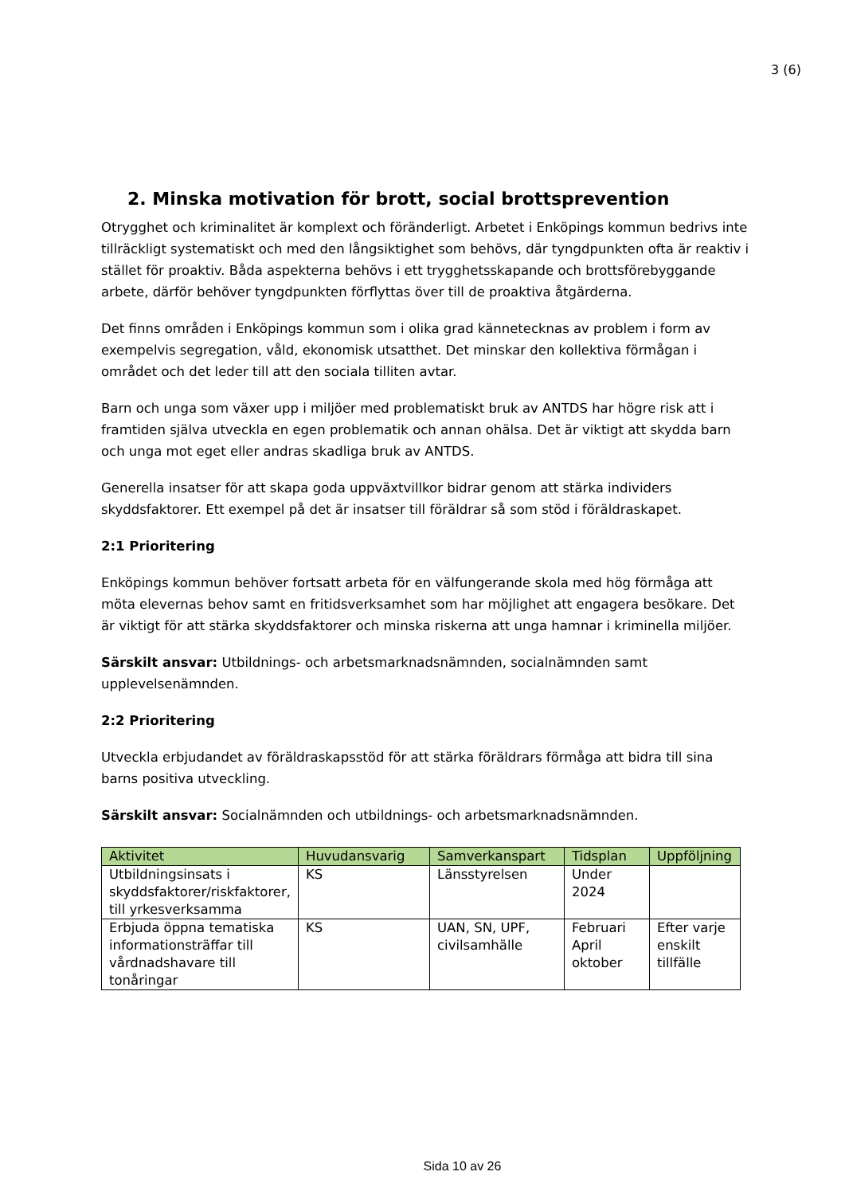3 (6)
2. Minska motivation för brott, social brottsprevention
Otrygghet och kriminalitet är komplext och föränderligt. Arbetet i Enköpings kommun bedrivs inte tillräckligt systematiskt och med den långsiktighet som behövs, där tyngdpunkten ofta är reaktiv i stället för proaktiv. Båda aspekterna behövs i ett trygghetsskapande och brottsförebyggande arbete, därför behöver tyngdpunkten förflyttas över till de proaktiva åtgärderna.
Det finns områden i Enköpings kommun som i olika grad kännetecknas av problem i form av exempelvis segregation, våld, ekonomisk utsatthet. Det minskar den kollektiva förmågan i området och det leder till att den sociala tilliten avtar.
Barn och unga som växer upp i miljöer med problematiskt bruk av ANTDS har högre risk att i framtiden själva utveckla en egen problematik och annan ohälsa. Det är viktigt att skydda barn och unga mot eget eller andras skadliga bruk av ANTDS.
Generella insatser för att skapa goda uppväxtvillkor bidrar genom att stärka individers skyddsfaktorer. Ett exempel på det är insatser till föräldrar så som stöd i föräldraskapet.
2:1 Prioritering
Enköpings kommun behöver fortsatt arbeta för en välfungerande skola med hög förmåga att möta elevernas behov samt en fritidsverksamhet som har möjlighet att engagera besökare. Det är viktigt för att stärka skyddsfaktorer och minska riskerna att unga hamnar i kriminella miljöer.
Särskilt ansvar: Utbildnings- och arbetsmarknadsnämnden, socialnämnden samt upplevelsenämnden.
2:2 Prioritering
Utveckla erbjudandet av föräldraskapsstöd för att stärka föräldrars förmåga att bidra till sina barns positiva utveckling.
Särskilt ansvar: Socialnämnden och utbildnings- och arbetsmarknadsnämnden.
| Aktivitet | Huvudansvarig | Samverkanspart | Tidsplan | Uppföljning |
| --- | --- | --- | --- | --- |
| Utbildningsinsats i skyddsfaktorer/riskfaktorer, till yrkesverksamma | KS | Länsstyrelsen | Under 2024 | |
| Erbjuda öppna tematiska informationsträffar till vårdnadshavare till tonåringar | KS | UAN, SN, UPF, civilsamhälle | Februari April oktober | Efter varje enskilt tillfälle |
Sida 10 av 26